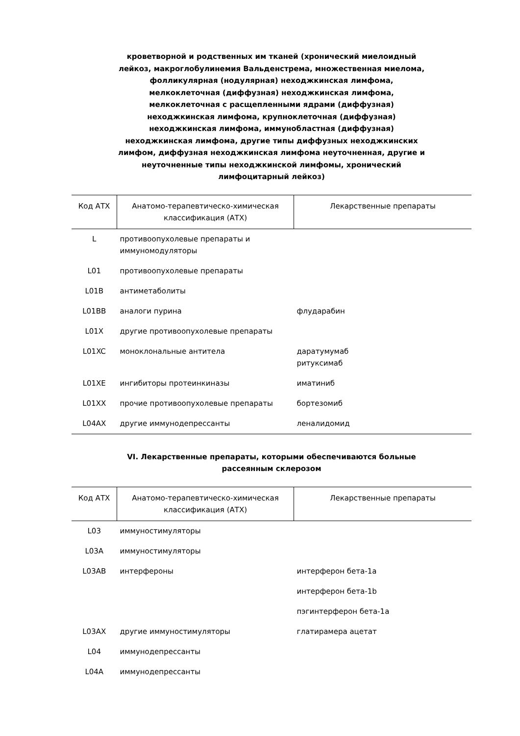кроветворной и родственных им тканей (хронический миелоидный лейкоз, макроглобулинемия Вальденстрема, множественная миелома, фолликулярная (нодулярная) неходжкинская лимфома, мелкоклеточная (диффузная) неходжкинская лимфома, мелкоклеточная с расщепленными ядрами (диффузная) неходжкинская лимфома, крупноклеточная (диффузная) неходжкинская лимфома, иммунобластная (диффузная) неходжкинская лимфома, другие типы диффузных неходжкинских лимфом, диффузная неходжкинская лимфома неуточненная, другие и неуточненные типы неходжкинской лимфомы, хронический лимфоцитарный лейкоз)
| Код АТХ | Анатомо-терапевтическо-химическая классификация (АТХ) | Лекарственные препараты |
| --- | --- | --- |
| L | противоопухолевые препараты и иммуномодуляторы | |
| L01 | противоопухолевые препараты | |
| L01B | антиметаболиты | |
| L01BB | аналоги пурина | флударабин |
| L01X | другие противоопухолевые препараты | |
| L01XC | моноклональные антитела | даратумумаб ритуксимаб |
| L01XE | ингибиторы протеинкиназы | иматиниб |
| L01XX | прочие противоопухолевые препараты | бортезомиб |
| L04AX | другие иммунодепрессанты | леналидомид |
VI. Лекарственные препараты, которыми обеспечиваются больные рассеянным склерозом
| Код АТХ | Анатомо-терапевтическо-химическая классификация (АТХ) | Лекарственные препараты |
| --- | --- | --- |
| L03 | иммуностимуляторы | |
| L03A | иммуностимуляторы | |
| L03AB | интерфероны | интерферон бета-1a |
| | | интерферон бета-1b |
| | | пэгинтерферон бета-1a |
| L03AX | другие иммуностимуляторы | глатирамера ацетат |
| L04 | иммунодепрессанты | |
| L04A | иммунодепрессанты | |